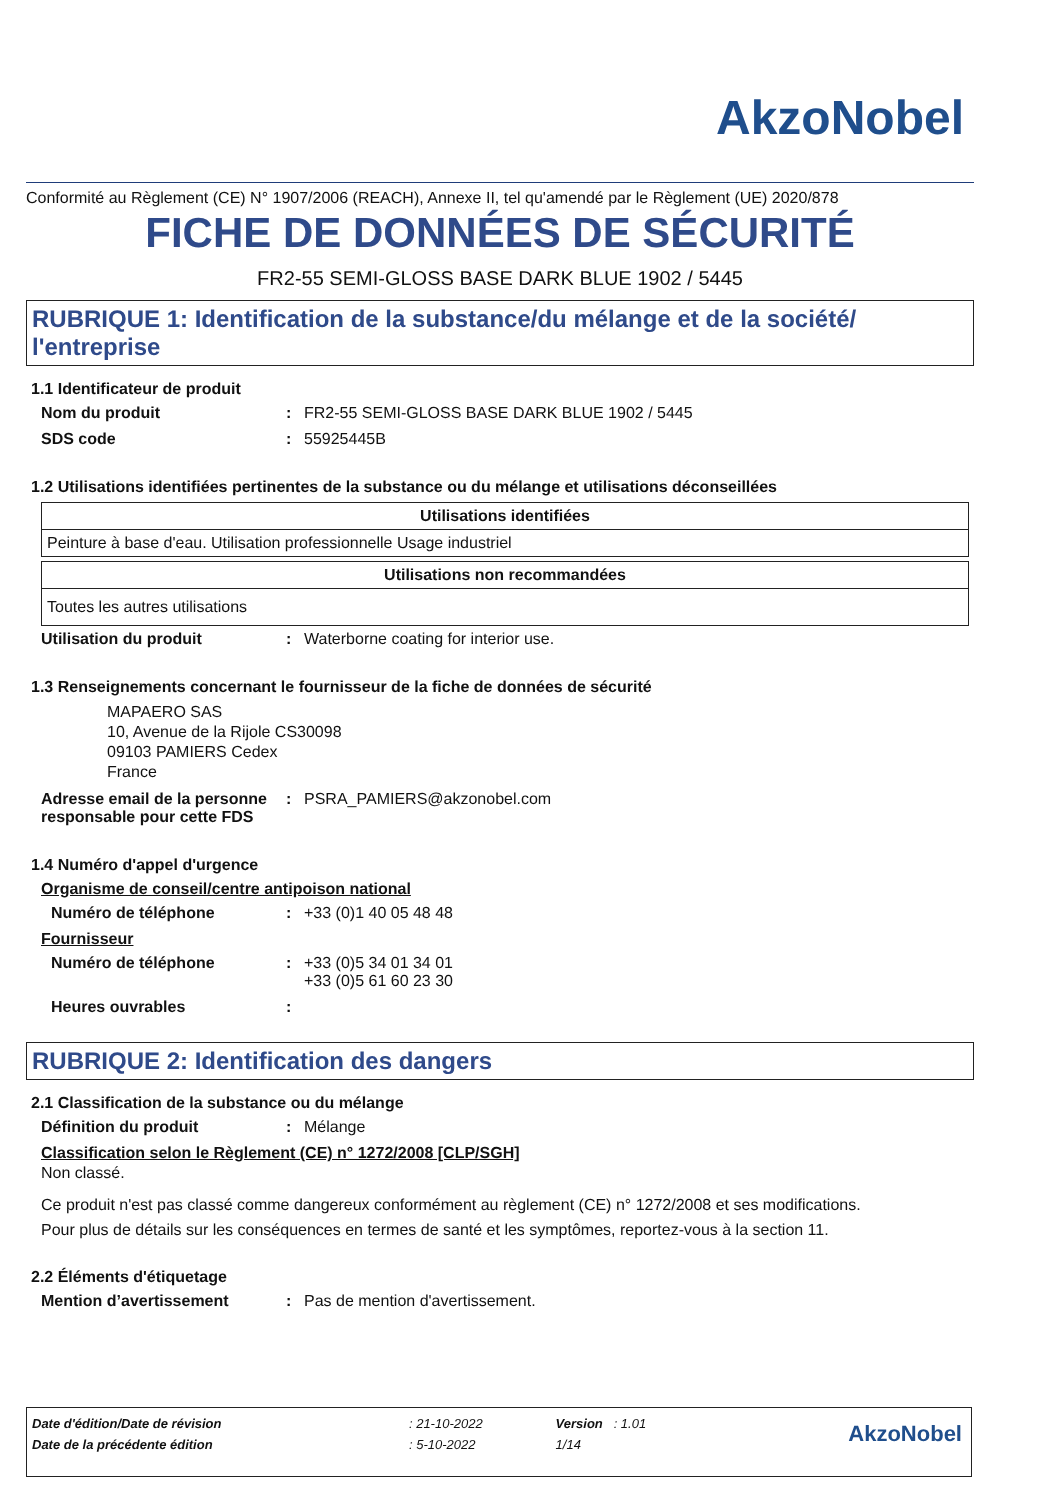AkzoNobel
Conformité au Règlement (CE) N° 1907/2006 (REACH), Annexe II, tel qu'amendé par le Règlement (UE) 2020/878
FICHE DE DONNÉES DE SÉCURITÉ
FR2-55 SEMI-GLOSS BASE DARK BLUE 1902 / 5445
RUBRIQUE 1: Identification de la substance/du mélange et de la société/ l'entreprise
1.1 Identificateur de produit
Nom du produit: FR2-55 SEMI-GLOSS BASE DARK BLUE 1902 / 5445
SDS code: 55925445B
1.2 Utilisations identifiées pertinentes de la substance ou du mélange et utilisations déconseillées
| Utilisations identifiées |
| --- |
| Peinture à base d'eau. Utilisation professionnelle Usage industriel |
| Utilisations non recommandées |
| --- |
| Toutes les autres utilisations |
Utilisation du produit: Waterborne coating for interior use.
1.3 Renseignements concernant le fournisseur de la fiche de données de sécurité
MAPAERO SAS
10, Avenue de la Rijole CS30098
09103 PAMIERS Cedex
France
Adresse email de la personne responsable pour cette FDS: PSRA_PAMIERS@akzonobel.com
1.4 Numéro d'appel d'urgence
Organisme de conseil/centre antipoison national
Numéro de téléphone: +33 (0)1 40 05 48 48
Fournisseur
Numéro de téléphone: +33 (0)5 34 01 34 01
+33 (0)5 61 60 23 30
Heures ouvrables:
RUBRIQUE 2: Identification des dangers
2.1 Classification de la substance ou du mélange
Définition du produit: Mélange
Classification selon le Règlement (CE) n° 1272/2008 [CLP/SGH]
Non classé.
Ce produit n'est pas classé comme dangereux conformément au règlement (CE) n° 1272/2008 et ses modifications.
Pour plus de détails sur les conséquences en termes de santé et les symptômes, reportez-vous à la section 11.
2.2 Éléments d'étiquetage
Mention d’avertissement: Pas de mention d'avertissement.
| Date d'édition/Date de révision | : 21-10-2022 | Version : 1.01 | AkzoNobel |
| Date de la précédente édition | : 5-10-2022 | 1/14 | |